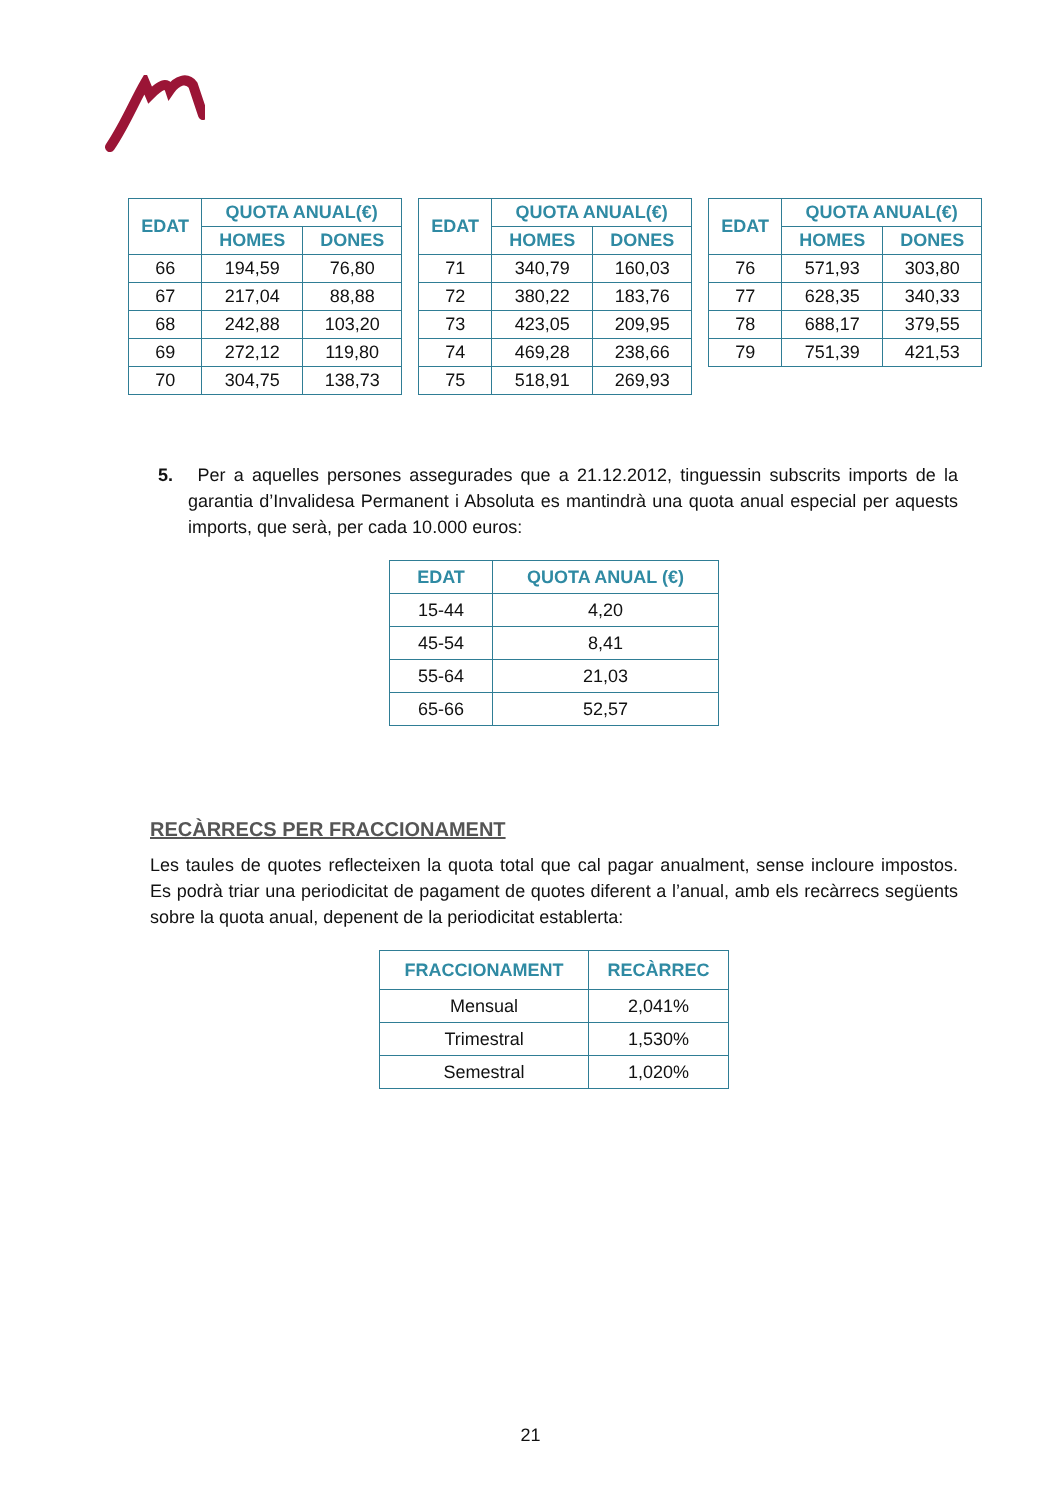| EDAT | QUOTA ANUAL(€) | |
| --- | --- | --- |
| | HOMES | DONES |
| 66 | 194,59 | 76,80 |
| 67 | 217,04 | 88,88 |
| 68 | 242,88 | 103,20 |
| 69 | 272,12 | 119,80 |
| 70 | 304,75 | 138,73 |
| EDAT | QUOTA ANUAL(€) | |
| --- | --- | --- |
| | HOMES | DONES |
| 71 | 340,79 | 160,03 |
| 72 | 380,22 | 183,76 |
| 73 | 423,05 | 209,95 |
| 74 | 469,28 | 238,66 |
| 75 | 518,91 | 269,93 |
| EDAT | QUOTA ANUAL(€) | |
| --- | --- | --- |
| | HOMES | DONES |
| 76 | 571,93 | 303,80 |
| 77 | 628,35 | 340,33 |
| 78 | 688,17 | 379,55 |
| 79 | 751,39 | 421,53 |
5. Per a aquelles persones assegurades que a 21.12.2012, tinguessin subscrits imports de la garantia d’Invalidesa Permanent i Absoluta es mantindrà una quota anual especial per aquests imports, que serà, per cada 10.000 euros:
| EDAT | QUOTA ANUAL (€) |
| --- | --- |
| 15-44 | 4,20 |
| 45-54 | 8,41 |
| 55-64 | 21,03 |
| 65-66 | 52,57 |
RECÀRRECS PER FRACCIONAMENT
Les taules de quotes reflecteixen la quota total que cal pagar anualment, sense incloure impostos. Es podrà triar una periodicitat de pagament de quotes diferent a l’anual, amb els recàrrecs següents sobre la quota anual, depenent de la periodicitat establerta:
| FRACCIONAMENT | RECÀRREC |
| --- | --- |
| Mensual | 2,041% |
| Trimestral | 1,530% |
| Semestral | 1,020% |
21